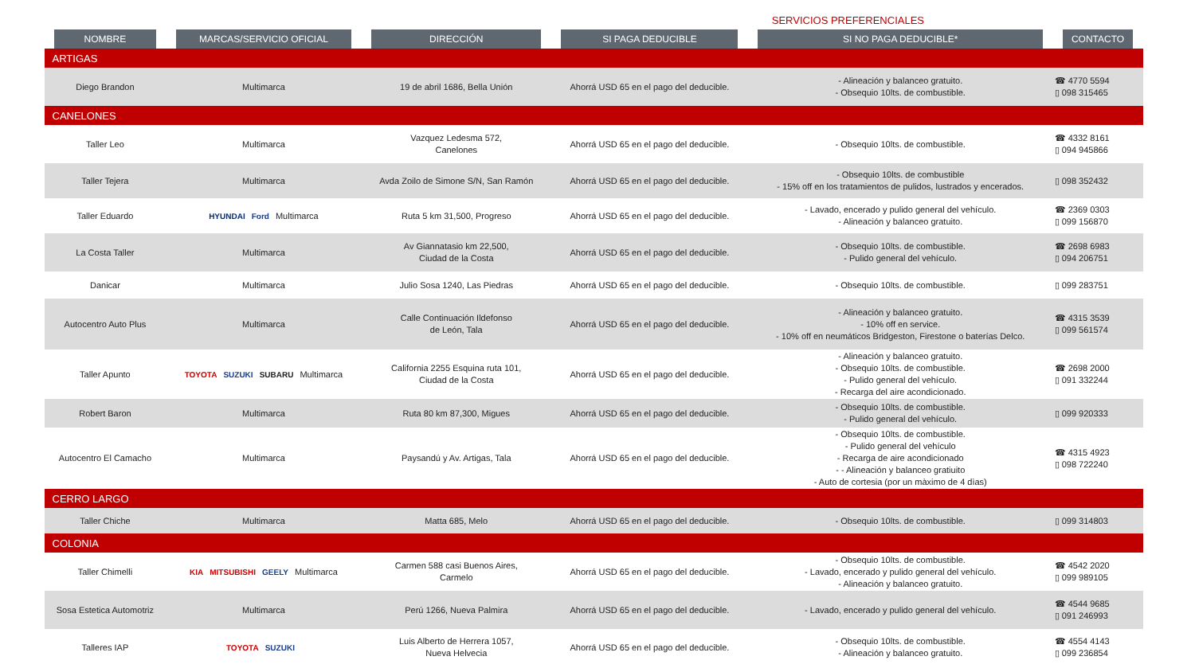SERVICIOS PREFERENCIALES
| NOMBRE | MARCAS/SERVICIO OFICIAL | DIRECCIÓN | SI PAGA DEDUCIBLE | SI NO PAGA DEDUCIBLE* | CONTACTO |
| --- | --- | --- | --- | --- | --- |
| ARTIGAS | | | | | |
| Diego Brandon | Multimarca | 19 de abril 1686, Bella Unión | Ahorrá USD 65 en el pago del deducible. | - Alineación y balanceo gratuito. - Obsequio 10lts. de combustible. | ☎ 4770 5594 ▯ 098 315465 |
| CANELONES | | | | | |
| Taller Leo | Multimarca | Vazquez Ledesma 572, Canelones | Ahorrá USD 65 en el pago del deducible. | - Obsequio 10lts. de combustible. | ☎ 4332 8161 ▯ 094 945866 |
| Taller Tejera | Multimarca | Avda Zoilo de Simone S/N, San Ramón | Ahorrá USD 65 en el pago del deducible. | - Obsequio 10lts. de combustible - 15% off en los tratamientos de pulidos, lustrados y encerados. | ▯ 098 352432 |
| Taller Eduardo | HYUNDAI Ford Multimarca | Ruta 5 km 31,500, Progreso | Ahorrá USD 65 en el pago del deducible. | - Lavado, encerado y pulido general del vehículo. - Alineación y balanceo gratuito. | ☎ 2369 0303 ▯ 099 156870 |
| La Costa Taller | Multimarca | Av Giannatasio km 22,500, Ciudad de la Costa | Ahorrá USD 65 en el pago del deducible. | - Obsequio 10lts. de combustible. - Pulido general del vehículo. | ☎ 2698 6983 ▯ 094 206751 |
| Danicar | Multimarca | Julio Sosa 1240, Las Piedras | Ahorrá USD 65 en el pago del deducible. | - Obsequio 10lts. de combustible. | ▯ 099 283751 |
| Autocentro Auto Plus | Multimarca | Calle Continuación Ildefonso de León, Tala | Ahorrá USD 65 en el pago del deducible. | - Alineación y balanceo gratuito. - 10% off en service. - 10% off en neumáticos Bridgeston, Firestone o baterías Delco. | ☎ 4315 3539 ▯ 099 561574 |
| Taller Apunto | TOYOTA SUZUKI SUBARU Multimarca | California 2255 Esquina ruta 101, Ciudad de la Costa | Ahorrá USD 65 en el pago del deducible. | - Alineación y balanceo gratuito. - Obsequio 10lts. de combustible. - Pulido general del vehículo. - Recarga del aire acondicionado. | ☎ 2698 2000 ▯ 091 332244 |
| Robert Baron | Multimarca | Ruta 80 km 87,300, Migues | Ahorrá USD 65 en el pago del deducible. | - Obsequio 10lts. de combustible. - Pulido general del vehículo. | ▯ 099 920333 |
| Autocentro El Camacho | Multimarca | Paysandú y Av. Artigas, Tala | Ahorrá USD 65 en el pago del deducible. | - Obsequio 10lts. de combustible. - Pulido general del vehículo - Recarga de aire acondicionado - - Alineación y balanceo gratiuito - Auto de cortesia (por un màximo de 4 dìas) | ☎ 4315 4923 ▯ 098 722240 |
| CERRO LARGO | | | | | |
| Taller Chiche | Multimarca | Matta 685, Melo | Ahorrá USD 65 en el pago del deducible. | - Obsequio 10lts. de combustible. | ▯ 099 314803 |
| COLONIA | | | | | |
| Taller Chimelli | KIA MITSUBISHI GEELY Multimarca | Carmen 588 casi Buenos Aires, Carmelo | Ahorrá USD 65 en el pago del deducible. | - Obsequio 10lts. de combustible. - Lavado, encerado y pulido general del vehículo. - Alineación y balanceo gratuito. | ☎ 4542 2020 ▯ 099 989105 |
| Sosa Estetica Automotriz | Multimarca | Perú 1266, Nueva Palmira | Ahorrá USD 65 en el pago del deducible. | - Lavado, encerado y pulido general del vehículo. | ☎ 4544 9685 ▯ 091 246993 |
| Talleres IAP | TOYOTA SUZUKI | Luis Alberto de Herrera 1057, Nueva Helvecia | Ahorrá USD 65 en el pago del deducible. | - Obsequio 10lts. de combustible. - Alineación y balanceo gratuito. | ☎ 4554 4143 ▯ 099 236854 |